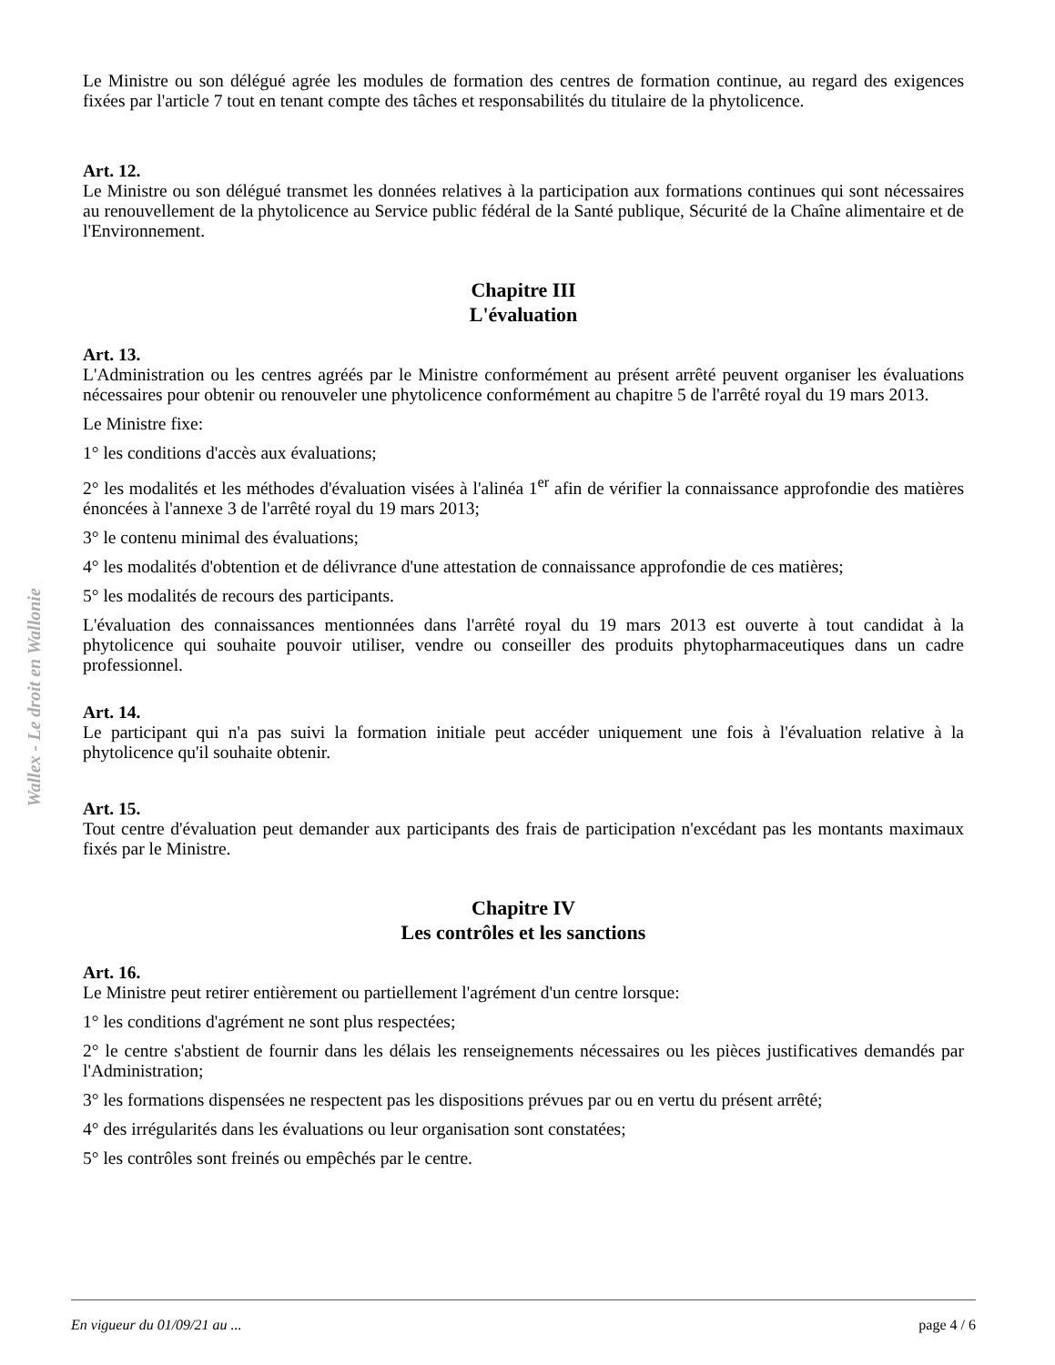Wallex - Le droit en Wallonie
Le Ministre ou son délégué agrée les modules de formation des centres de formation continue, au regard des exigences fixées par l'article 7 tout en tenant compte des tâches et responsabilités du titulaire de la phytolicence.
Art. 12.
Le Ministre ou son délégué transmet les données relatives à la participation aux formations continues qui sont nécessaires au renouvellement de la phytolicence au Service public fédéral de la Santé publique, Sécurité de la Chaîne alimentaire et de l'Environnement.
Chapitre III
L'évaluation
Art. 13.
L'Administration ou les centres agréés par le Ministre conformément au présent arrêté peuvent organiser les évaluations nécessaires pour obtenir ou renouveler une phytolicence conformément au chapitre 5 de l'arrêté royal du 19 mars 2013.
Le Ministre fixe:
1° les conditions d'accès aux évaluations;
2° les modalités et les méthodes d'évaluation visées à l'alinéa 1<sup>er</sup> afin de vérifier la connaissance approfondie des matières énoncées à l'annexe 3 de l'arrêté royal du 19 mars 2013;
3° le contenu minimal des évaluations;
4° les modalités d'obtention et de délivrance d'une attestation de connaissance approfondie de ces matières;
5° les modalités de recours des participants.
L'évaluation des connaissances mentionnées dans l'arrêté royal du 19 mars 2013 est ouverte à tout candidat à la phytolicence qui souhaite pouvoir utiliser, vendre ou conseiller des produits phytopharmaceutiques dans un cadre professionnel.
Art. 14.
Le participant qui n'a pas suivi la formation initiale peut accéder uniquement une fois à l'évaluation relative à la phytolicence qu'il souhaite obtenir.
Art. 15.
Tout centre d'évaluation peut demander aux participants des frais de participation n'excédant pas les montants maximaux fixés par le Ministre.
Chapitre IV
Les contrôles et les sanctions
Art. 16.
Le Ministre peut retirer entièrement ou partiellement l'agrément d'un centre lorsque:
1° les conditions d'agrément ne sont plus respectées;
2° le centre s'abstient de fournir dans les délais les renseignements nécessaires ou les pièces justificatives demandés par l'Administration;
3° les formations dispensées ne respectent pas les dispositions prévues par ou en vertu du présent arrêté;
4° des irrégularités dans les évaluations ou leur organisation sont constatées;
5° les contrôles sont freinés ou empêchés par le centre.
En vigueur du 01/09/21 au ... page 4 / 6